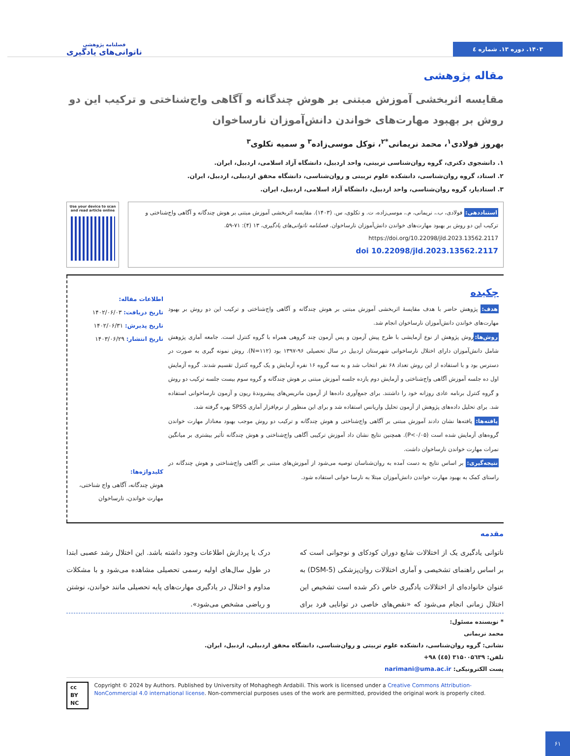۱۴۰۳. دوره ۱۳. شماره ٤
فصلنامه پژوهشی
ناتوانی‌های یادگیری
مقاله پژوهشی
مقایسه اثربخشی آموزش مبتنی بر هوش چندگانه و آگاهی واج‌شناختی و ترکیب این دو روش بر بهبود مهارت‌های خواندن دانش‌آموزان نارساخوان
بهروز فولادی<sup>۱</sup>، محمد نریمانی<sup>*۲</sup>، توکل موسی‌زاده<sup>۳</sup> و سمیه تکلوی<sup>۳</sup>
۱. دانشجوی دکتری، گروه روان‌شناسی تربیتی، واحد اردبیل، دانشگاه آزاد اسلامی، اردبیل، ایران.
۲. استاد، گروه روان‌شناسی، دانشکده علوم تربیتی و روان‌شناسی، دانشگاه محقق اردبیلی، اردبیل، ایران.
۳. استادیار، گروه روان‌شناسی، واحد اردبیل، دانشگاه آزاد اسلامی، اردبیل، ایران.
استناددهی: فولادی، ب.، نریمانی، م.، موسی‌زاده، ت. و تکلوی، س. (۱۴۰۳). مقایسه اثربخشی آموزش مبتنی بر هوش چندگانه و آگاهی واج‌شناختی و ترکیب این دو روش بر بهبود مهارت‌های خواندن دانش‌آموزان نارساخوان. فصلنامه ناتوانی‌های یادگیری، ۱۳ (۴): ۷۱-۵۹.
https://doi.org/10.22098/jld.2023.13562.2117
doi 10.22098/jld.2023.13562.2117
Use your device to scan and read article online
چکیده
هدف: پژوهش حاضر با هدف مقایسۀ اثربخشی آموزش مبتنی بر هوش چندگانه و آگاهی واج‌شناختی و ترکیب این دو روش بر بهبود مهارت‌های خواندن دانش‌آموزان نارساخوان انجام شد.
روش‌ها: روش پژوهش از نوع آزمایشی با طرح پیش آزمون و پس آزمون چند گروهی همراه با گروه کنترل است. جامعه آماری پژوهش شامل دانش‌آموزان دارای اختلال نارساخوانی شهرستان اردبیل در سال تحصیلی ۹۶-۱۳۹۷ بود (N=۱۱۲). روش نمونه گیری به صورت در دسترس بود و با استفاده از این روش تعداد ۶۸ نفر انتخاب شد و به سه گروه ۱۶ نفره آزمایش و یک گروه کنترل تقسیم شدند. گروه آزمایش اول ده جلسه آموزش آگاهی واج‌شناختی و آزمایش دوم یازده جلسه آموزش مبتنی بر هوش چندگانه و گروه سوم بیست جلسه ترکیب دو روش و گروه کنترل برنامه عادی روزانه خود را داشتند. برای جمع‌آوری داده‌ها از آزمون ماتریس‌های پیشروندۀ ریون و آزمون نارساخوانی استفاده شد. برای تحلیل داده‌های پژوهش از آزمون تحلیل واریانس استفاده شد و برای این منظور از نرم‌افزار آماری SPSS بهره گرفته شد.
یافته‌ها: یافته‌ها نشان دادند آموزش مبتنی بر آگاهی واج‌شناختی و هوش چندگانه و ترکیب دو روش موجب بهبود معنادار مهارت خواندن گروه‌های آزمایش شده است (P<۰/۰۵). همچنین نتایج نشان داد آموزش ترکیبی آگاهی واج‌شناختی و هوش چندگانه تأثیر بیشتری بر میانگین نمرات مهارت خواندن نارساخوان داشت.
نتیجه‌گیری: بر اساس نتایج به دست آمده به روان‌شناسان توصیه می‌شود از آموزش‌های مبتنی بر آگاهی واج‌شناختی و هوش چندگانه در راستای کمک به بهبود مهارت خواندن دانش‌آموزان مبتلا به نارسا خوانی استفاده شود.
اطلاعات مقاله:
تاریخ دریافت: ۱۴۰۲/۰۶/۰۳
تاریخ پذیرش: ۱۴۰۲/۰۶/۳۱
تاریخ انتشار: ۱۴۰۳/۰۶/۲۹
کلیدواژه‌ها:
هوش چندگانه، آگاهی واج شناختی، مهارت خواندن، نارساخوان
مقدمه
ناتوانی یادگیری یک از اختلالات شایع دوران کودکای و نوجوانی است که بر اساس راهنمای تشخیصی و آماری اختلالات روان‌پزشکی (DSM-5) به عنوان خانواده‌ای از اختلالات یادگیری خاص ذکر شده است تشخیص این اختلال زمانی انجام می‌شود که «نقص‌های خاصی در توانایی فرد برای درک یا پردازش اطلاعات وجود داشته باشد. این اختلال رشد عصبی ابتدا در طول سال‌های اولیه رسمی تحصیلی مشاهده می‌شود و با مشکلات مداوم و اختلال در یادگیری مهارت‌های پایه تحصیلی مانند خواندن، نوشتن و ریاضی مشخص می‌شود».
* نویسنده مسئول:
محمد نریمانی
نشانی: گروه روان‌شناسی، دانشکده علوم تربیتی و روان‌شناسی، دانشگاه محقق اردبیلی، اردبیل، ایران.
تلفن: +۹۸ (٤٥) ۳۱۵۰۰۵٦۳۹
پست الکترونیکی: narimani@uma.ac.ir
cc BY NC Copyright © 2024 by Authors. Published by University of Mohaghegh Ardabili. This work is licensed under a Creative Commons Attribution-NonCommercial 4.0 international license. Non-commercial purposes uses of the work are permitted, provided the original work is properly cited.
۶۱